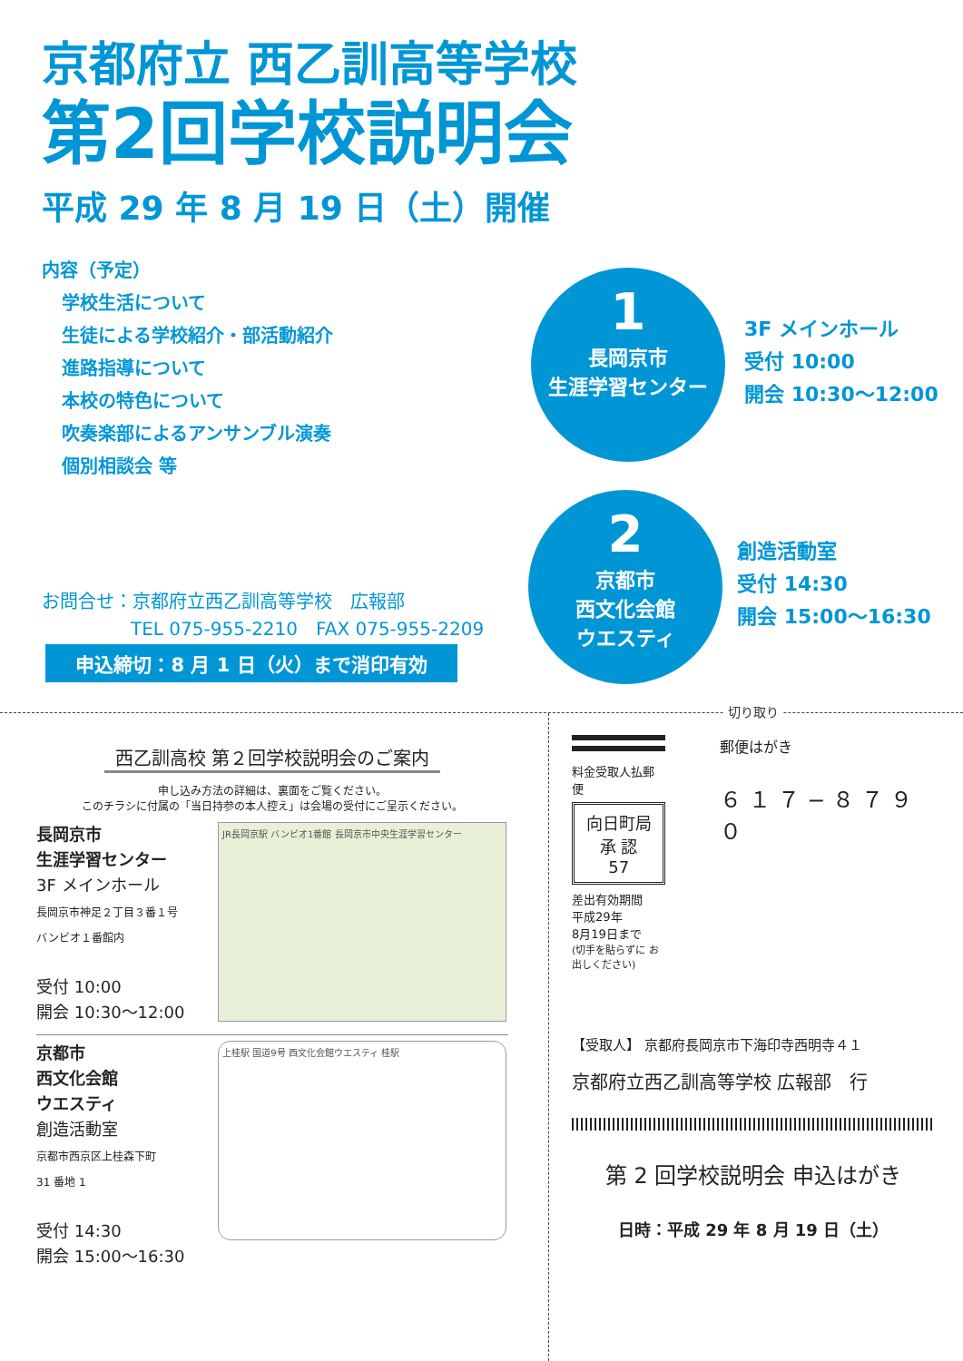京都府立 西乙訓高等学校
第2回学校説明会
平成 29 年 8 月 19 日（土）開催
内容（予定）
学校生活について
生徒による学校紹介・部活動紹介
進路指導について
本校の特色について
吹奏楽部によるアンサンブル演奏
個別相談会 等
1
長岡京市
生涯学習センター
3F メインホール
受付 10:00
開会 10:30〜12:00
2
京都市
西文化会館
ウエスティ
創造活動室
受付 14:30
開会 15:00〜16:30
お問合せ：京都府立西乙訓高等学校　広報部
TEL 075-955-2210　FAX 075-955-2209
申込締切：8 月 1 日（火）まで消印有効
切り取り
西乙訓高校 第２回学校説明会のご案内
申し込み方法の詳細は、裏面をご覧ください。
このチラシに付属の「当日持参の本人控え」は会場の受付にご呈示ください。
長岡京市
生涯学習センター
3F メインホール
長岡京市神足２丁目３番１号
バンビオ１番館内
受付 10:00
開会 10:30〜12:00
JR長岡京駅 バンビオ1番館 長岡京市中央生涯学習センター
京都市
西文化会館
ウエスティ
創造活動室
京都市西京区上桂森下町
31 番地 1
受付 14:30
開会 15:00〜16:30
上桂駅 国道9号 西文化会館ウエスティ 桂駅
料金受取人払郵便
向日町局
承 認
57
差出有効期間
平成29年
8月19日まで
(切手を貼らずに お出しください)
郵便はがき
６１７−８７９０
【受取人】 京都府長岡京市下海印寺西明寺４１
京都府立西乙訓高等学校 広報部　行
第 2 回学校説明会 申込はがき
日時：平成 29 年 8 月 19 日（土）